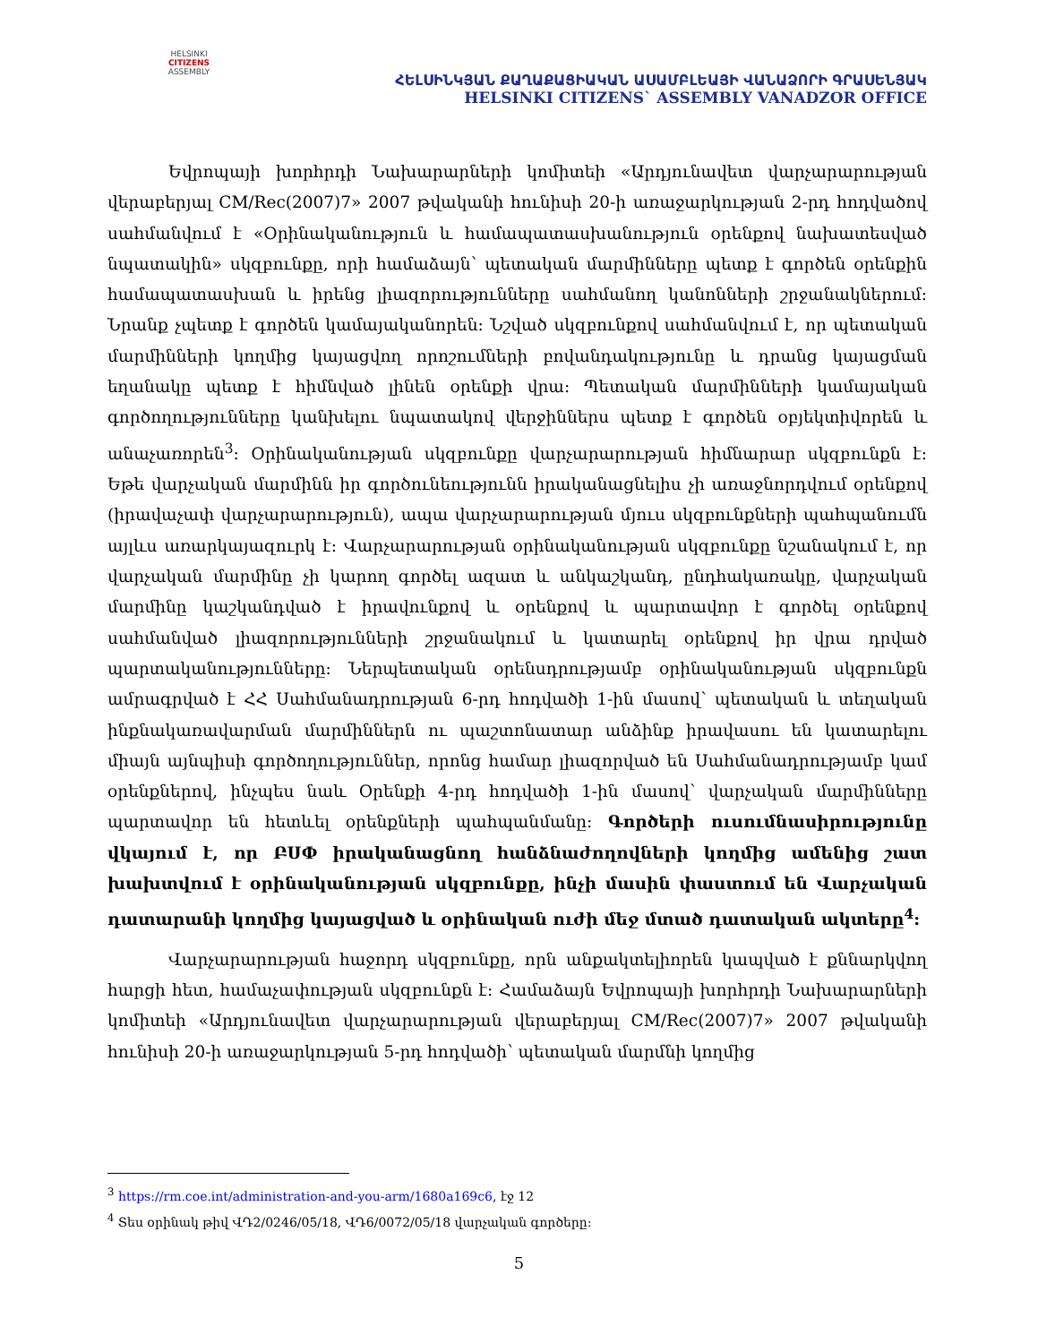HELSINKI
CITIZENS
ASSEMBLY
ՀԵԼՍԻՆԿՅԱՆ ՔԱՂԱՔԱՑԻԱԿԱՆ ԱՍԱՄԲԼԵԱՅԻ ՎԱՆԱՁՈՐԻ ԳՐԱՍԵՆՅԱԿ
HELSINKI CITIZENS` ASSEMBLY VANADZOR OFFICE
Եվրոպայի խորհրդի Նախարարների կոմիտեի «Արդյունավետ վարչարարության վերաբերյալ CM/Rec(2007)7» 2007 թվականի հունիսի 20-ի առաջարկության 2-րդ հոդվածով սահմանվում է «Օրինականություն և համապատասխանություն օրենքով նախատեսված նպատակին» սկզբունքը, որի համաձայն՝ պետական մարմինները պետք է գործեն օրենքին համապատասխան և իրենց լիազորությունները սահմանող կանոնների շրջանակներում: Նրանք չպետք է գործեն կամայականորեն: Նշված սկզբունքով սահմանվում է, որ պետական մարմինների կողմից կայացվող որոշումների բովանդակությունը և դրանց կայացման եղանակը պետք է հիմնված լինեն օրենքի վրա: Պետական մարմինների կամայական գործողությունները կանխելու նպատակով վերջիններս պետք է գործեն օբյեկտիվորեն և անաչառորեն<sup>3</sup>: Օրինականության սկզբունքը վարչարարության հիմնարար սկզբունքն է: Եթե վարչական մարմինն իր գործունեությունն իրականացնելիս չի առաջնորդվում օրենքով (իրավաչափ վարչարարություն), ապա վարչարարության մյուս սկզբունքների պահպանումն այլևս առարկայազուրկ է: Վարչարարության օրինականության սկզբունքը նշանակում է, որ վարչական մարմինը չի կարող գործել ազատ և անկաշկանդ, ընդհակառակը, վարչական մարմինը կաշկանդված է իրավունքով և օրենքով և պարտավոր է գործել օրենքով սահմանված լիազորությունների շրջանակում և կատարել օրենքով իր վրա դրված պարտականությունները: Ներպետական օրենսդրությամբ օրինականության սկզբունքն ամրագրված է ՀՀ Սահմանադրության 6-րդ հոդվածի 1-ին մասով՝ պետական և տեղական ինքնակառավարման մարմիններն ու պաշտոնատար անձինք իրավասու են կատարելու միայն այնպիսի գործողություններ, որոնց համար լիազորված են Սահմանադրությամբ կամ օրենքներով, ինչպես նաև Օրենքի 4-րդ հոդվածի 1-ին մասով՝ վարչական մարմինները պարտավոր են հետևել օրենքների պահպանմանը: Գործերի ուսումնասիրությունը վկայում է, որ ԲՍՓ իրականացնող հանձնաժողովների կողմից ամենից շատ խախտվում է օրինականության սկզբունքը, ինչի մասին փաստում են Վարչական դատարանի կողմից կայացված և օրինական ուժի մեջ մտած դատական ակտերը<sup>4</sup>:
Վարչարարության հաջորդ սկզբունքը, որն անքակտելիորեն կապված է քննարկվող հարցի հետ, համաչափության սկզբունքն է: Համաձայն Եվրոպայի խորհրդի Նախարարների կոմիտեի «Արդյունավետ վարչարարության վերաբերյալ CM/Rec(2007)7» 2007 թվականի հունիսի 20-ի առաջարկության 5-րդ հոդվածի՝ պետական մարմնի կողմից
<sup>3</sup> https://rm.coe.int/administration-and-you-arm/1680a169c6, էջ 12
<sup>4</sup> Տես օրինակ թիվ ՎԴ2/0246/05/18, ՎԴ6/0072/05/18 վարչական գործերը:
5